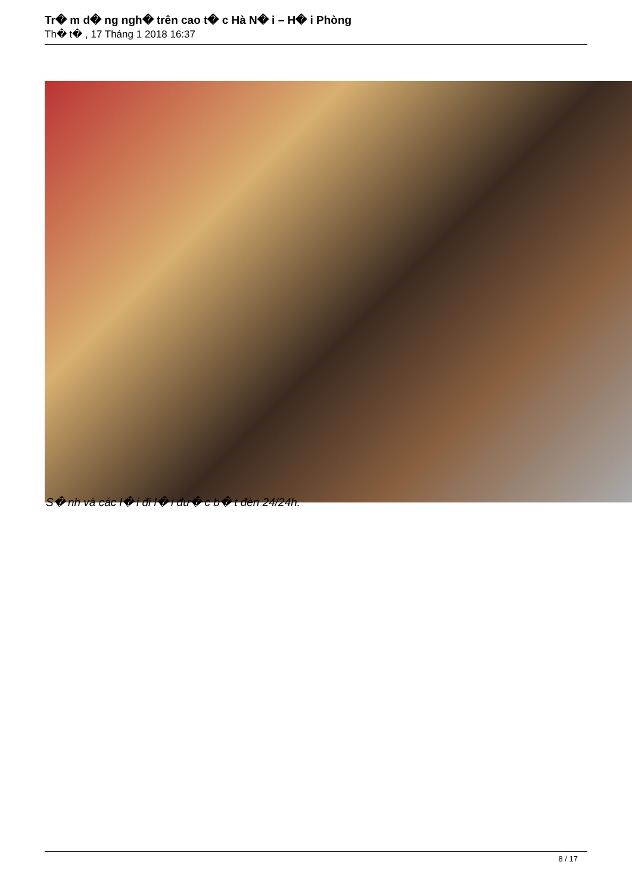Tr� m d� ng ngh� trên cao t� c Hà N� i – H� i Phòng
Th� t� , 17 Tháng 1 2018 16:37
S� nh và các l� i đi l� i đư� c b� t đèn 24/24h.
8 / 17